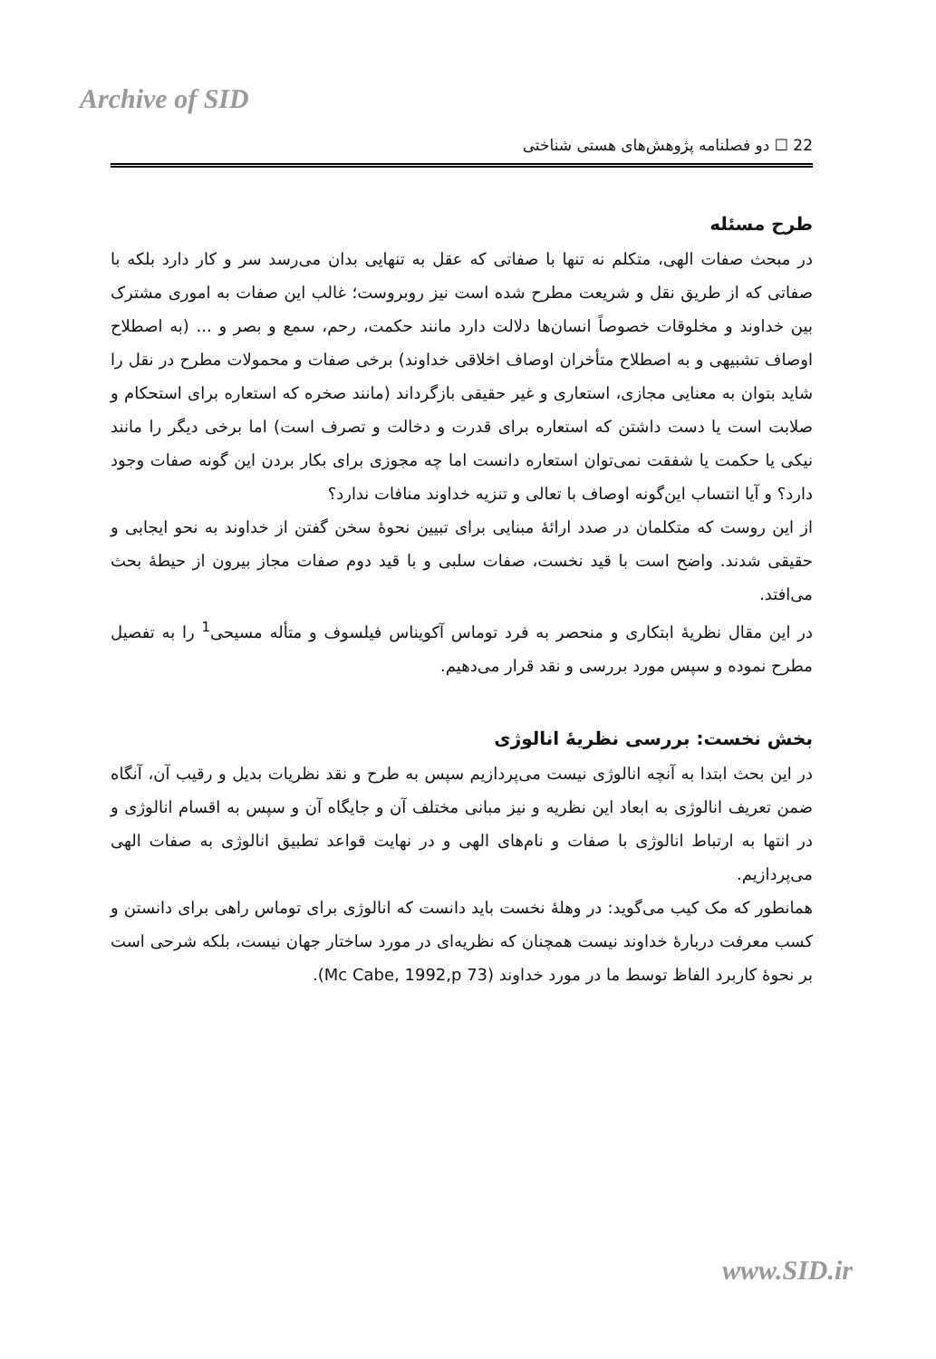Archive of SID
22 ☐ دو فصلنامه پژوهش‌های هستی شناختی
طرح مسئله
در مبحث صفات الهی، متکلم نه تنها با صفاتی که عقل به تنهایی بدان می‌رسد سر و کار دارد بلکه با صفاتی که از طریق نقل و شریعت مطرح شده است نیز روبروست؛ غالب این صفات به اموری مشترک بین خداوند و مخلوقات خصوصاً انسان‌ها دلالت دارد مانند حکمت، رحم، سمع و بصر و ... (به اصطلاح اوصاف تشبیهی و به اصطلاح متأخران اوصاف اخلاقی خداوند) برخی صفات و محمولات مطرح در نقل را شاید بتوان به معنایی مجازی، استعاری و غیر حقیقی بازگرداند (مانند صخره که استعاره برای استحکام و صلابت است یا دست داشتن که استعاره برای قدرت و دخالت و تصرف است) اما برخی دیگر را مانند نیکی یا حکمت یا شفقت نمی‌توان استعاره دانست اما چه مجوزی برای بکار بردن این گونه صفات وجود دارد؟ و آیا انتساب این‌گونه اوصاف با تعالی و تنزیه خداوند منافات ندارد؟
از این روست که متکلمان در صدد ارائۀ مبنایی برای تبیین نحوۀ سخن گفتن از خداوند به نحو ایجابی و حقیقی شدند. واضح است با قید نخست، صفات سلبی و با قید دوم صفات مجاز بیرون از حیطۀ بحث می‌افتد.
در این مقال نظریۀ ابتکاری و منحصر به فرد توماس آکویناس فیلسوف و متأله مسیحی<sup>1</sup> را به تفصیل مطرح نموده و سپس مورد بررسی و نقد قرار می‌دهیم.
بخش نخست: بررسی نظریۀ انالوژی
در این بحث ابتدا به آنچه انالوژی نیست می‌پردازیم سپس به طرح و نقد نظریات بدیل و رقیب آن، آنگاه ضمن تعریف انالوژی به ابعاد این نظریه و نیز مبانی مختلف آن و جایگاه آن و سپس به اقسام انالوژی و در انتها به ارتباط انالوژی با صفات و نام‌های الهی و در نهایت قواعد تطبیق انالوژی به صفات الهی می‌پردازیم.
همانطور که مک کیب می‌گوید: در وهلۀ نخست باید دانست که انالوژی برای توماس راهی برای دانستن و کسب معرفت دربارۀ خداوند نیست همچنان که نظریه‌ای در مورد ساختار جهان نیست، بلکه شرحی است بر نحوۀ کاربرد الفاظ توسط ما در مورد خداوند (Mc Cabe, 1992,p 73).
www.SID.ir